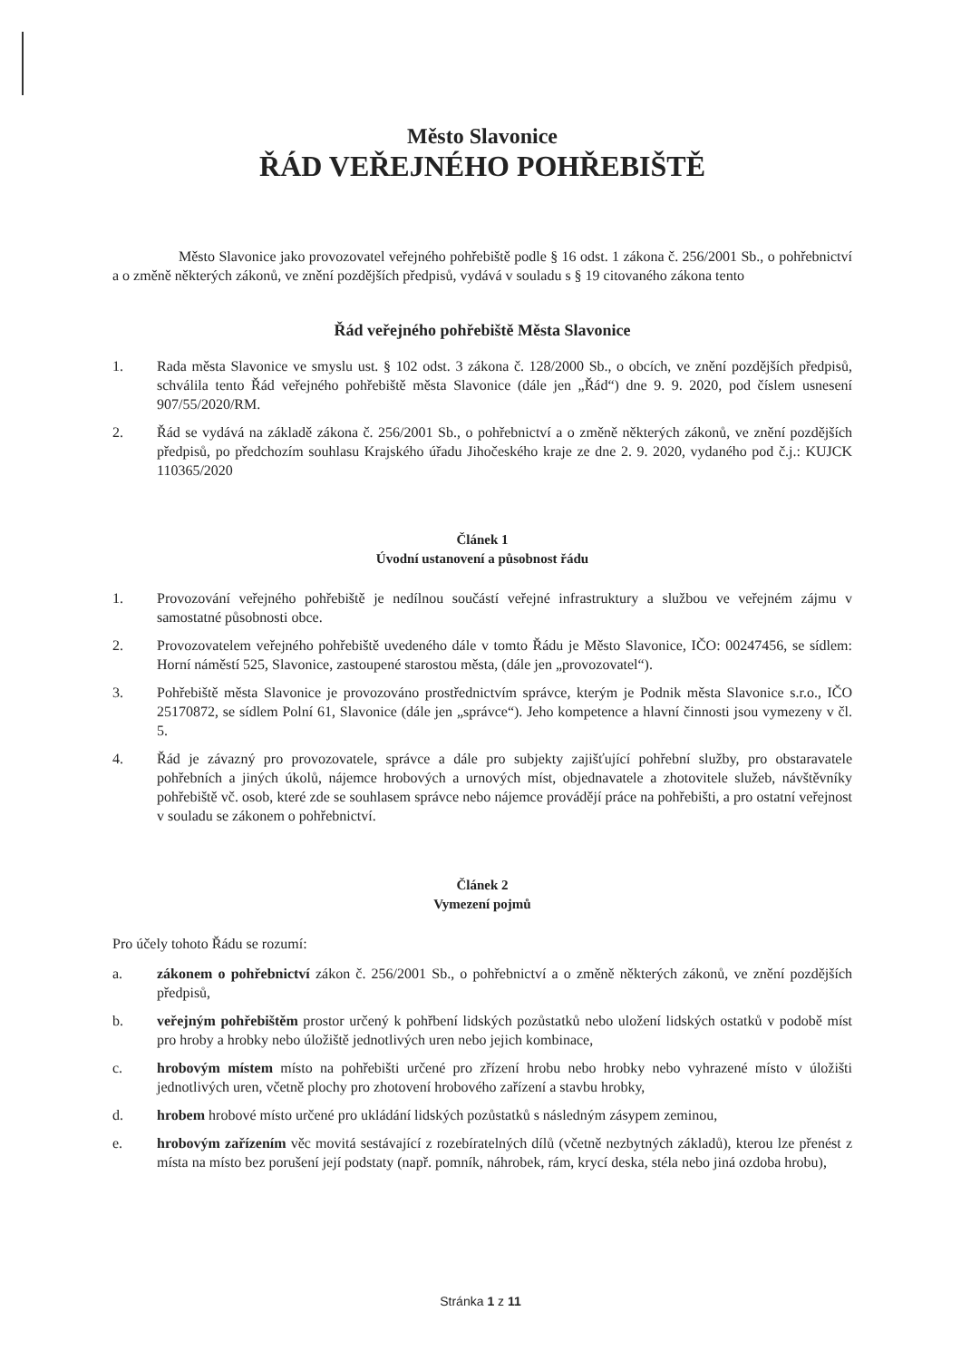Město Slavonice
ŘÁD VEŘEJNÉHO POHŘEBIŠTĚ
Město Slavonice jako provozovatel veřejného pohřebiště podle § 16 odst. 1 zákona č. 256/2001 Sb., o pohřebnictví a o změně některých zákonů, ve znění pozdějších předpisů, vydává v souladu s § 19 citovaného zákona tento
Řád veřejného pohřebiště Města Slavonice
1. Rada města Slavonice ve smyslu ust. § 102 odst. 3 zákona č. 128/2000 Sb., o obcích, ve znění pozdějších předpisů, schválila tento Řád veřejného pohřebiště města Slavonice (dále jen „Řád“) dne 9. 9. 2020, pod číslem usnesení 907/55/2020/RM.
2. Řád se vydává na základě zákona č. 256/2001 Sb., o pohřebnictví a o změně některých zákonů, ve znění pozdějších předpisů, po předchozím souhlasu Krajského úřadu Jihočeského kraje ze dne 2. 9. 2020, vydaného pod č.j.: KUJCK 110365/2020
Článek 1
Úvodní ustanovení a působnost řádu
1. Provozování veřejného pohřebiště je nedílnou součástí veřejné infrastruktury a službou ve veřejném zájmu v samostatné působnosti obce.
2. Provozovatelem veřejného pohřebiště uvedeného dále v tomto Řádu je Město Slavonice, IČO: 00247456, se sídlem: Horní náměstí 525, Slavonice, zastoupené starostou města, (dále jen „provozovatel“).
3. Pohřebiště města Slavonice je provozováno prostřednictvím správce, kterým je Podnik města Slavonice s.r.o., IČO 25170872, se sídlem Polní 61, Slavonice (dále jen „správce“). Jeho kompetence a hlavní činnosti jsou vymezeny v čl. 5.
4. Řád je závazný pro provozovatele, správce a dále pro subjekty zajišťující pohřební služby, pro obstaravatele pohřebních a jiných úkolů, nájemce hrobových a urnových míst, objednavatele a zhotovitele služeb, návštěvníky pohřebiště vč. osob, které zde se souhlasem správce nebo nájemce provádějí práce na pohřebišti, a pro ostatní veřejnost v souladu se zákonem o pohřebnictví.
Článek 2
Vymezení pojmů
Pro účely tohoto Řádu se rozumí:
a. zákonem o pohřebnictví zákon č. 256/2001 Sb., o pohřebnictví a o změně některých zákonů, ve znění pozdějších předpisů,
b. veřejným pohřebištěm prostor určený k pohřbení lidských pozůstatků nebo uložení lidských ostatků v podobě míst pro hroby a hrobky nebo úložiště jednotlivých uren nebo jejich kombinace,
c. hrobovým místem místo na pohřebišti určené pro zřízení hrobu nebo hrobky nebo vyhrazené místo v úložišti jednotlivých uren, včetně plochy pro zhotovení hrobového zařízení a stavbu hrobky,
d. hrobem hrobové místo určené pro ukládání lidských pozůstatků s následným zásypem zeminou,
e. hrobovým zařízením věc movitá sestávající z rozebíratelných dílů (včetně nezbytných základů), kterou lze přenést z místa na místo bez porušení její podstaty (např. pomník, náhrobek, rám, krycí deska, stéla nebo jiná ozdoba hrobu),
Stránka 1 z 11